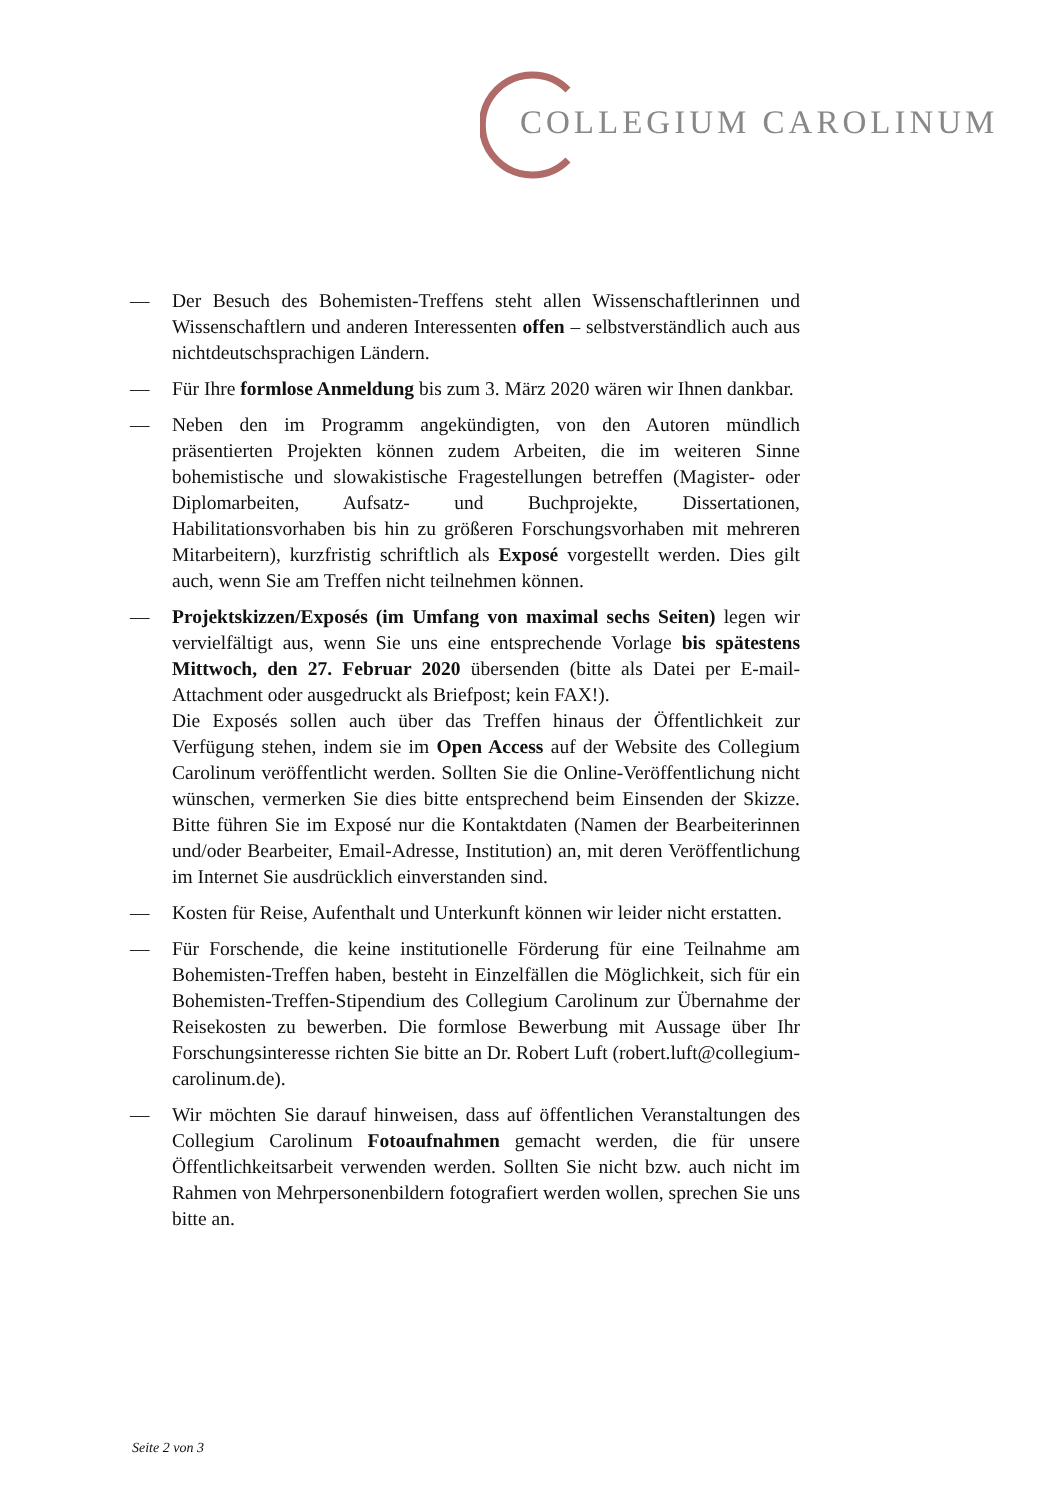COLLEGIUM CAROLINUM
— Der Besuch des Bohemisten-Treffens steht allen Wissenschaftlerinnen und Wissenschaftlern und anderen Interessenten offen – selbstverständlich auch aus nichtdeutschsprachigen Ländern.
— Für Ihre formlose Anmeldung bis zum 3. März 2020 wären wir Ihnen dankbar.
— Neben den im Programm angekündigten, von den Autoren mündlich präsentierten Projekten können zudem Arbeiten, die im weiteren Sinne bohemistische und slowakistische Fragestellungen betreffen (Magister- oder Diplomarbeiten, Aufsatz- und Buchprojekte, Dissertationen, Habilitationsvorhaben bis hin zu größeren Forschungsvorhaben mit mehreren Mitarbeitern), kurzfristig schriftlich als Exposé vorgestellt werden. Dies gilt auch, wenn Sie am Treffen nicht teilnehmen können.
— Projektskizzen/Exposés (im Umfang von maximal sechs Seiten) legen wir vervielfältigt aus, wenn Sie uns eine entsprechende Vorlage bis spätestens Mittwoch, den 27. Februar 2020 übersenden (bitte als Datei per E-mail-Attachment oder ausgedruckt als Briefpost; kein FAX!).
Die Exposés sollen auch über das Treffen hinaus der Öffentlichkeit zur Verfügung stehen, indem sie im Open Access auf der Website des Collegium Carolinum veröffentlicht werden. Sollten Sie die Online-Veröffentlichung nicht wünschen, vermerken Sie dies bitte entsprechend beim Einsenden der Skizze. Bitte führen Sie im Exposé nur die Kontaktdaten (Namen der Bearbeiterinnen und/oder Bearbeiter, Email-Adresse, Institution) an, mit deren Veröffentlichung im Internet Sie ausdrücklich einverstanden sind.
— Kosten für Reise, Aufenthalt und Unterkunft können wir leider nicht erstatten.
— Für Forschende, die keine institutionelle Förderung für eine Teilnahme am Bohemisten-Treffen haben, besteht in Einzelfällen die Möglichkeit, sich für ein Bohemisten-Treffen-Stipendium des Collegium Carolinum zur Übernahme der Reisekosten zu bewerben. Die formlose Bewerbung mit Aussage über Ihr Forschungsinteresse richten Sie bitte an Dr. Robert Luft (robert.luft@collegium-carolinum.de).
— Wir möchten Sie darauf hinweisen, dass auf öffentlichen Veranstaltungen des Collegium Carolinum Fotoaufnahmen gemacht werden, die für unsere Öffentlichkeitsarbeit verwenden werden. Sollten Sie nicht bzw. auch nicht im Rahmen von Mehrpersonenbildern fotografiert werden wollen, sprechen Sie uns bitte an.
Seite 2 von 3